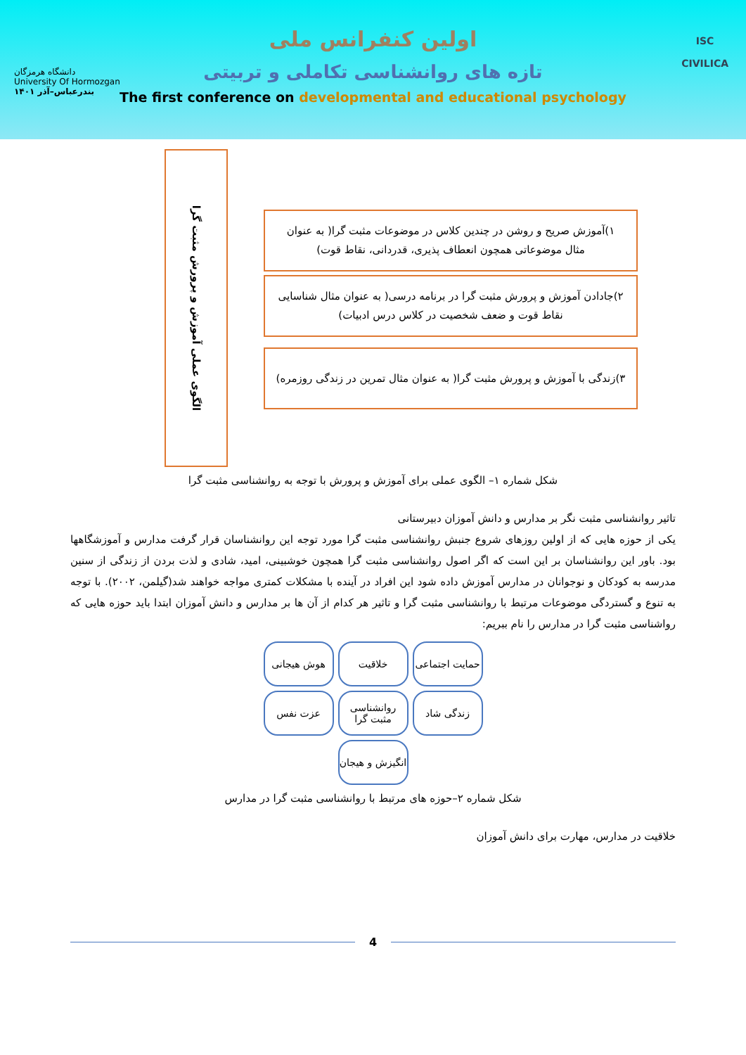دانشگاه هرمزگان
University Of Hormozgan
بندرعباس–آذر ۱۴۰۱
ISC
CIVILICA
اولین کنفرانس ملی
تازه های روانشناسی تکاملی و تربیتی
The first conference on developmental and educational psychology
الگوی عملی آموزش و پرورش مثبت گرا
۱)آموزش صریح و روشن در چندین کلاس در موضوعات مثبت گرا( به عنوان
مثال موضوعاتی همچون انعطاف پذیری، قدردانی، نقاط قوت)
۲)جادادن آموزش و پرورش مثبت گرا در برنامه درسی( به عنوان مثال شناسایی
نقاط قوت و ضعف شخصیت در کلاس درس ادبیات)
۳)زندگی با آموزش و پرورش مثبت گرا( به عنوان مثال تمرین در زندگی روزمره)
شکل شماره ۱– الگوی عملی برای آموزش و پرورش با توجه به روانشناسی مثبت گرا
تاثیر روانشناسی مثبت نگر بر مدارس و دانش آموزان دبیرستانی
یکی از حوزه هایی که از اولین روزهای شروع جنبش روانشناسی مثبت گرا مورد توجه این روانشناسان قرار گرفت مدارس و آموزشگاهها بود. باور این روانشناسان بر این است که اگر اصول روانشناسی مثبت گرا همچون خوشبینی، امید، شادی و لذت بردن از زندگی از سنین مدرسه به کودکان و نوجوانان در مدارس آموزش داده شود این افراد در آینده با مشکلات کمتری مواجه خواهند شد(گیلمن، ۲۰۰۲). با توجه به تنوع و گستردگی موضوعات مرتبط با روانشناسی مثبت گرا و تاثیر هر کدام از آن ها بر مدارس و دانش آموزان ابتدا باید حوزه هایی که رواشناسی مثبت گرا در مدارس را نام ببریم:
حمایت اجتماعی
خلاقیت
هوش هیجانی
زندگی شاد
روانشناسی مثبت گرا
عزت نفس
انگیزش و هیجان
شکل شماره ۲–حوزه های مرتبط با روانشناسی مثبت گرا در مدارس
خلاقیت در مدارس، مهارت برای دانش آموزان
4